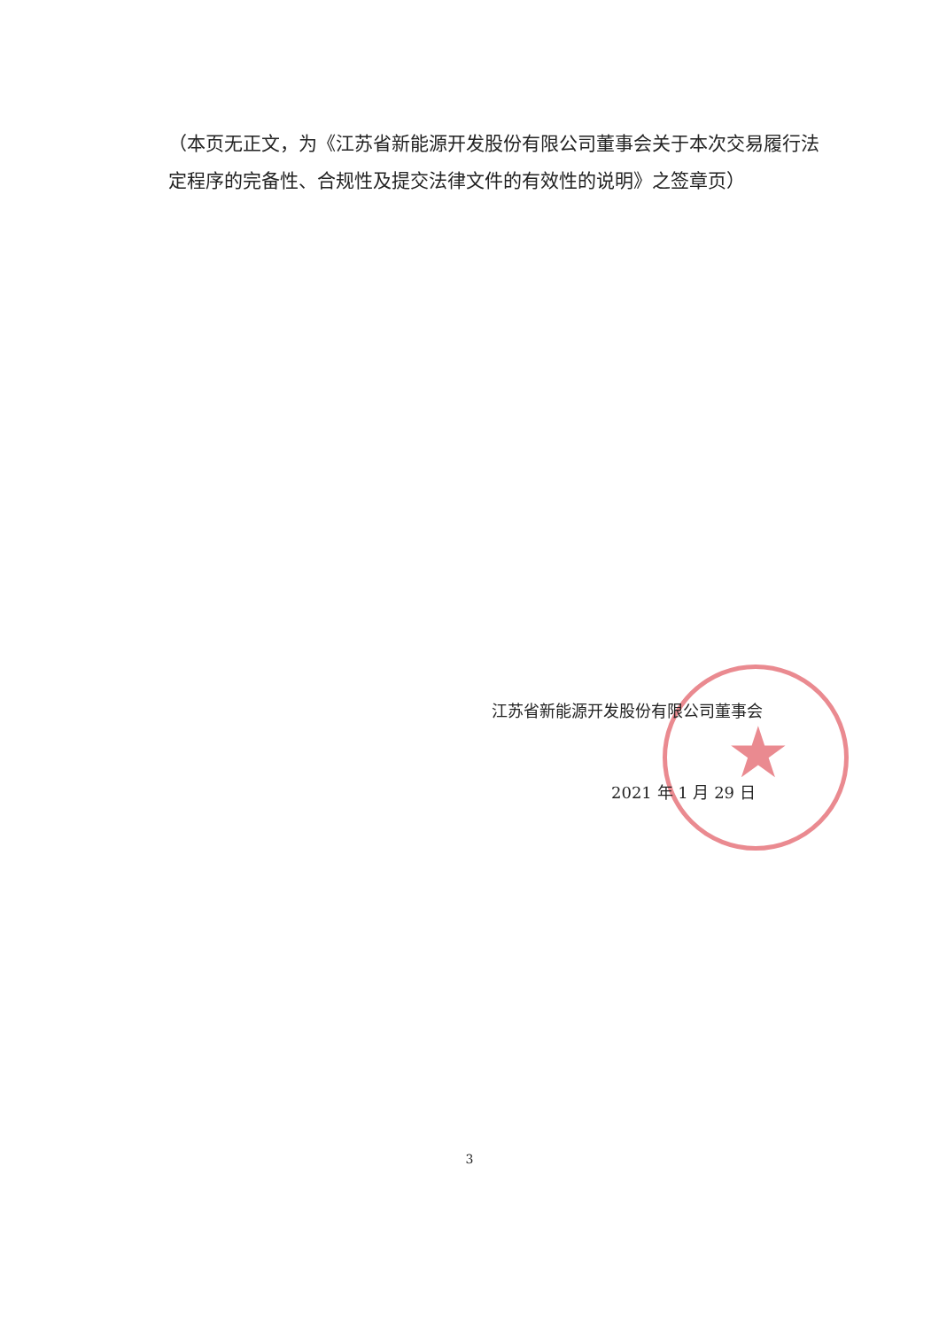★
（本页无正文，为《江苏省新能源开发股份有限公司董事会关于本次交易履行法定程序的完备性、合规性及提交法律文件的有效性的说明》之签章页）
江苏省新能源开发股份有限公司董事会
2021 年 1 月 29 日
3